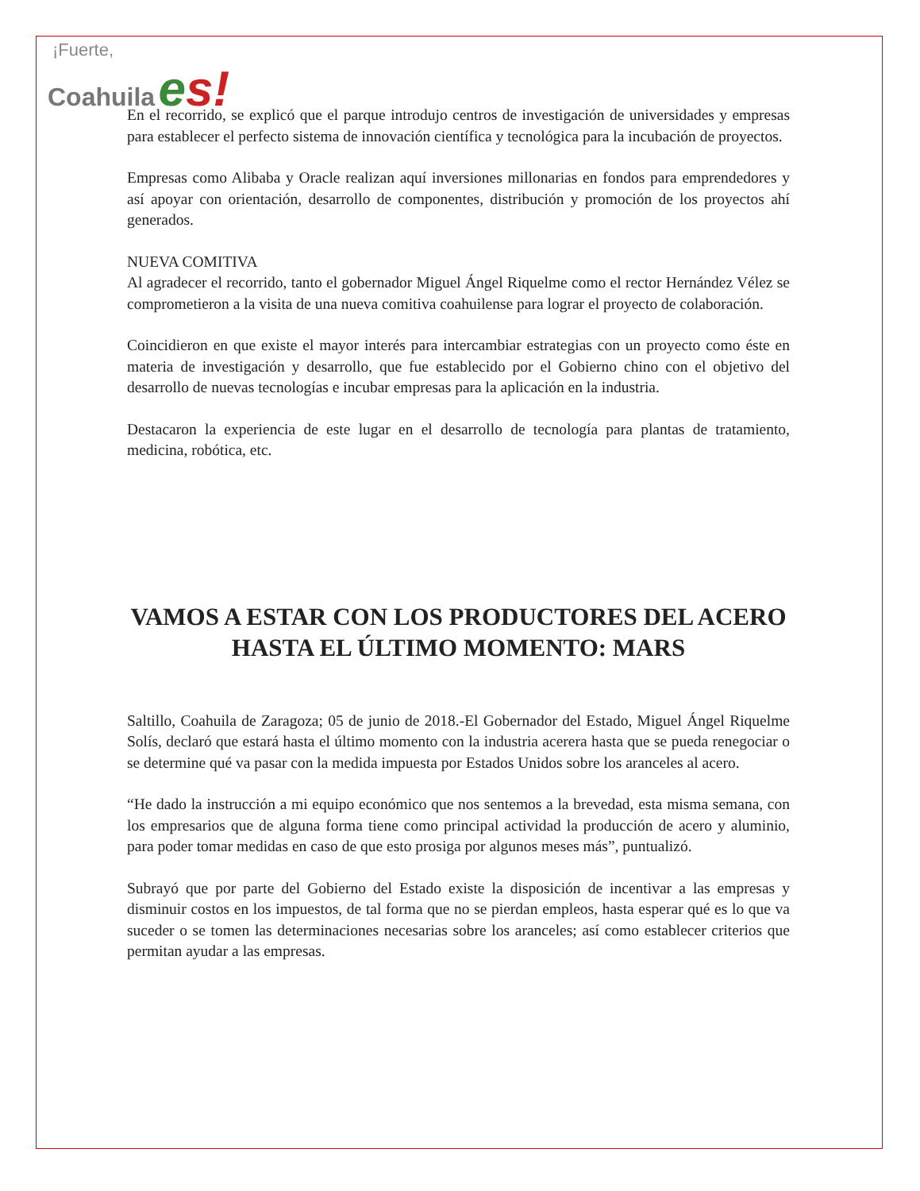¡Fuerte,
Coahuila es!
En el recorrido, se explicó que el parque introdujo centros de investigación de universidades y empresas para establecer el perfecto sistema de innovación científica y tecnológica para la incubación de proyectos.
Empresas como Alibaba y Oracle realizan aquí inversiones millonarias en fondos para emprendedores y así apoyar con orientación, desarrollo de componentes, distribución y promoción de los proyectos ahí generados.
NUEVA COMITIVA
Al agradecer el recorrido, tanto el gobernador Miguel Ángel Riquelme como el rector Hernández Vélez se comprometieron a la visita de una nueva comitiva coahuilense para lograr el proyecto de colaboración.
Coincidieron en que existe el mayor interés para intercambiar estrategias con un proyecto como éste en materia de investigación y desarrollo, que fue establecido por el Gobierno chino con el objetivo del desarrollo de nuevas tecnologías e incubar empresas para la aplicación en la industria.
Destacaron la experiencia de este lugar en el desarrollo de tecnología para plantas de tratamiento, medicina, robótica, etc.
VAMOS A ESTAR CON LOS PRODUCTORES DEL ACERO HASTA EL ÚLTIMO MOMENTO: MARS
Saltillo, Coahuila de Zaragoza; 05 de junio de 2018.-El Gobernador del Estado, Miguel Ángel Riquelme Solís, declaró que estará hasta el último momento con la industria acerera hasta que se pueda renegociar o se determine qué va pasar con la medida impuesta por Estados Unidos sobre los aranceles al acero.
“He dado la instrucción a mi equipo económico que nos sentemos a la brevedad, esta misma semana, con los empresarios que de alguna forma tiene como principal actividad la producción de acero y aluminio, para poder tomar medidas en caso de que esto prosiga por algunos meses más”, puntualizó.
Subrayó que por parte del Gobierno del Estado existe la disposición de incentivar a las empresas y disminuir costos en los impuestos, de tal forma que no se pierdan empleos, hasta esperar qué es lo que va suceder o se tomen las determinaciones necesarias sobre los aranceles; así como establecer criterios que permitan ayudar a las empresas.